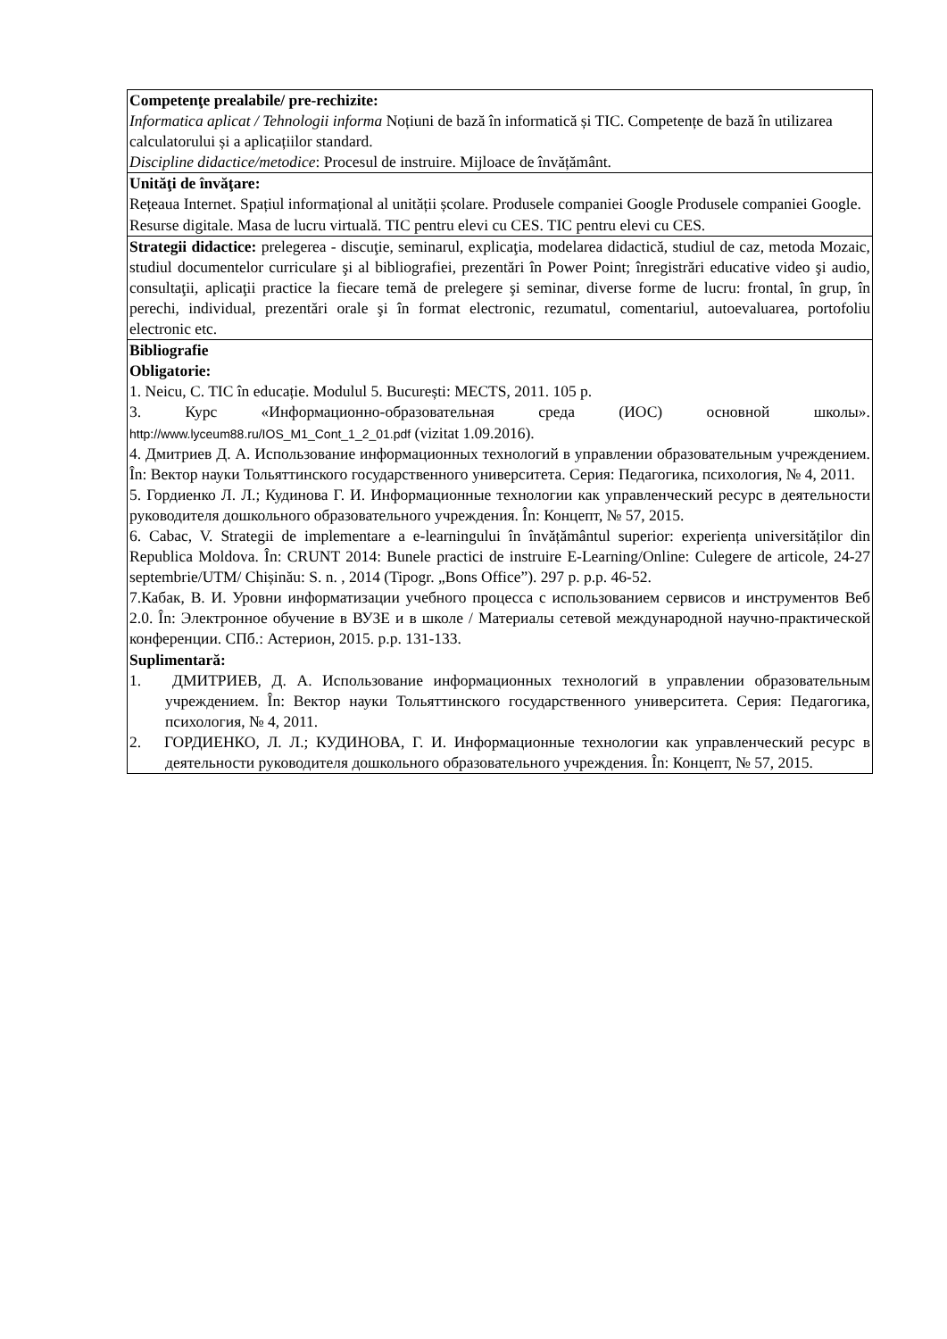| Competenţe prealabile/ pre-rechizite: Informatica aplicat / Tehnologii informa Noțiuni de bază în informatică și TIC. Competențe de bază în utilizarea calculatorului și a aplicațiilor standard. Discipline didactice/metodice : Procesul de instruire. Mijloace de învățământ. |
| Unităţi de învăţare: Rețeaua Internet. Spațiul informațional al unității școlare. Produsele companiei Google Produsele companiei Google. Resurse digitale. Masa de lucru virtuală. TIC pentru elevi cu CES. TIC pentru elevi cu CES. |
| Strategii didactice: prelegerea - discuţie, seminarul, explicaţia, modelarea didactică, studiul de caz, metoda Mozaic, studiul documentelor curriculare şi al bibliografiei, prezentări în Power Point; înregistrări educative video şi audio, consultaţii, aplicaţii practice la fiecare temă de prelegere şi seminar, diverse forme de lucru: frontal, în grup, în perechi, individual, prezentări orale şi în format electronic, rezumatul, comentariul, autoevaluarea, portofoliu electronic etc. |
| Bibliografie Obligatorie: 1. Neicu, C. TIC în educație. Modulul 5. București: MECTS, 2011. 105 p. 3. Курс «Информационно-образовательная среда (ИОС) основной школы». http://www.lyceum88.ru/IOS_M1_Cont_1_2_01.pdf (vizitat 1.09.2016). 4. Дмитриев Д. А. Использование информационных технологий в управлении образовательным учреждением. În: Вектор науки Тольяттинского государственного университета. Серия: Педагогика, психология, № 4, 2011. 5. Гордиенко Л. Л.; Кудинова Г. И. Информационные технологии как управленческий ресурс в деятельности руководителя дошкольного образовательного учреждения. În: Концепт, № 57, 2015. 6. Cabac, V. Strategii de implementare a e-learningului în învățământul superior: experiența universităților din Republica Moldova. În: CRUNT 2014: Bunele practici de instruire E-Learning/Online: Culegere de articole, 24-27 septembrie/UTM/ Chișinău: S. n. , 2014 (Tipogr. „Bons Office”). 297 p. p.p. 46-52. 7.Кабак, В. И. Уровни информатизации учебного процесса с использованием сервисов и инструментов Веб 2.0. În: Электронное обучение в ВУЗЕ и в школе / Материалы сетевой международной научно-практической конференции. СПб.: Астерион, 2015. p.p. 131-133. Suplimentară: 1. ДМИТРИЕВ, Д. А. Использование информационных технологий в управлении образовательным учреждением. În: Вектор науки Тольяттинского государственного университета. Серия: Педагогика, психология, № 4, 2011. 2. ГОРДИЕНКО, Л. Л.; КУДИНОВА, Г. И. Информационные технологии как управленческий ресурс в деятельности руководителя дошкольного образовательного учреждения. În: Концепт, № 57, 2015. |